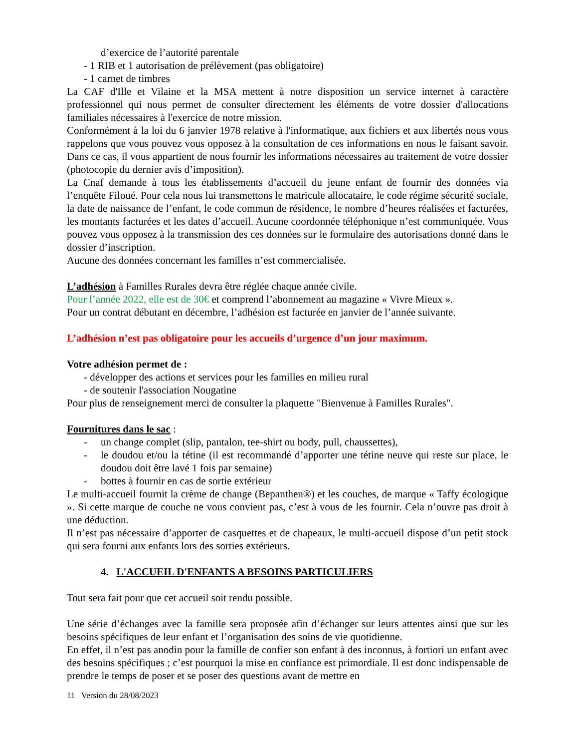d’exercice de l’autorité parentale
- 1 RIB et 1 autorisation de prélèvement (pas obligatoire)
- 1 carnet de timbres
La CAF d'Ille et Vilaine et la MSA mettent à notre disposition un service internet à caractère professionnel qui nous permet de consulter directement les éléments de votre dossier d'allocations familiales nécessaires à l'exercice de notre mission.
Conformément à la loi du 6 janvier 1978 relative à l'informatique, aux fichiers et aux libertés nous vous rappelons que vous pouvez vous opposez à la consultation de ces informations en nous le faisant savoir. Dans ce cas, il vous appartient de nous fournir les informations nécessaires au traitement de votre dossier (photocopie du dernier avis d’imposition).
La Cnaf demande à tous les établissements d’accueil du jeune enfant de fournir des données via l’enquête Filoué. Pour cela nous lui transmettons le matricule allocataire, le code régime sécurité sociale, la date de naissance de l’enfant, le code commun de résidence, le nombre d’heures réalisées et facturées, les montants facturées et les dates d’accueil. Aucune coordonnée téléphonique n’est communiquée. Vous pouvez vous opposez à la transmission des ces données sur le formulaire des autorisations donné dans le dossier d’inscription.
Aucune des données concernant les familles n’est commercialisée.
L’adhésion à Familles Rurales devra être réglée chaque année civile.
Pour l’année 2022, elle est de 30€ et comprend l’abonnement au magazine « Vivre Mieux ».
Pour un contrat débutant en décembre, l’adhésion est facturée en janvier de l’année suivante.
L’adhésion n’est pas obligatoire pour les accueils d’urgence d’un jour maximum.
Votre adhésion permet de :
- développer des actions et services pour les familles en milieu rural
- de soutenir l'association Nougatine
Pour plus de renseignement merci de consulter la plaquette "Bienvenue à Familles Rurales".
Fournitures dans le sac :
- un change complet (slip, pantalon, tee-shirt ou body, pull, chaussettes),
- le doudou et/ou la tétine (il est recommandé d’apporter une tétine neuve qui reste sur place, le doudou doit être lavé 1 fois par semaine)
- bottes à fournir en cas de sortie extérieur
Le multi-accueil fournit la crème de change (Bepanthen®) et les couches, de marque « Taffy écologique ». Si cette marque de couche ne vous convient pas, c’est à vous de les fournir. Cela n’ouvre pas droit à une déduction.
Il n’est pas nécessaire d’apporter de casquettes et de chapeaux, le multi-accueil dispose d’un petit stock qui sera fourni aux enfants lors des sorties extérieurs.
4. L'ACCUEIL D'ENFANTS A BESOINS PARTICULIERS
Tout sera fait pour que cet accueil soit rendu possible.
Une série d’échanges avec la famille sera proposée afin d’échanger sur leurs attentes ainsi que sur les besoins spécifiques de leur enfant et l’organisation des soins de vie quotidienne.
En effet, il n’est pas anodin pour la famille de confier son enfant à des inconnus, à fortiori un enfant avec des besoins spécifiques ; c’est pourquoi la mise en confiance est primordiale. Il est donc indispensable de prendre le temps de poser et se poser des questions avant de mettre en
11 Version du 28/08/2023